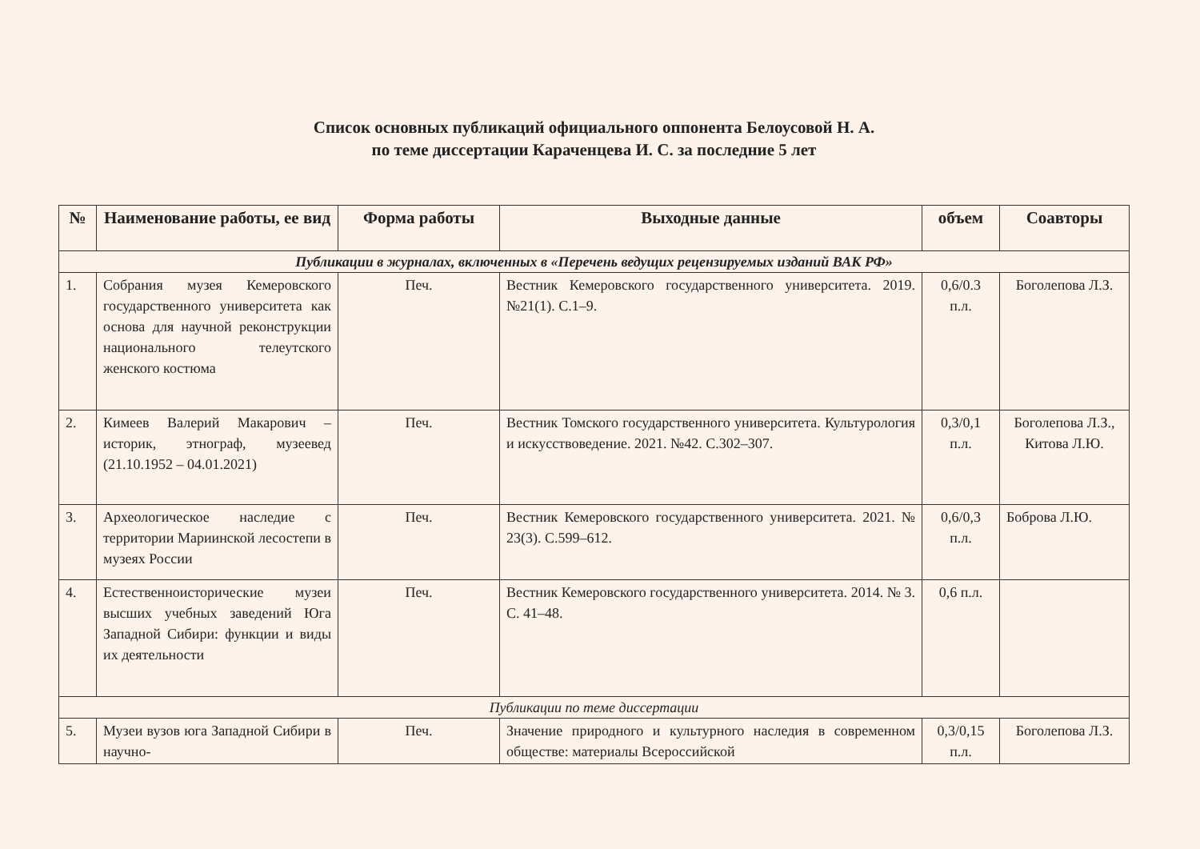Список основных публикаций официального оппонента Белоусовой Н. А.
по теме диссертации Караченцева И. С. за последние 5 лет
| № | Наименование работы, ее вид | Форма работы | Выходные данные | объем | Соавторы |
| --- | --- | --- | --- | --- | --- |
| Публикации в журналах, включенных в «Перечень ведущих рецензируемых изданий ВАК РФ» | | | | | |
| 1. | Собрания музея Кемеровского государственного университета как основа для научной реконструкции национального телеутского женского костюма | Печ. | Вестник Кемеровского государственного университета. 2019. №21(1). С.1–9. | 0,6/0.3 п.л. | Боголепова Л.З. |
| 2. | Кимеев Валерий Макарович – историк, этнограф, музеевед (21.10.1952 – 04.01.2021) | Печ. | Вестник Томского государственного университета. Культурология и искусствоведение. 2021. №42. С.302–307. | 0,3/0,1 п.л. | Боголепова Л.З., Китова Л.Ю. |
| 3. | Археологическое наследие с территории Мариинской лесостепи в музеях России | Печ. | Вестник Кемеровского государственного университета. 2021. № 23(3). С.599–612. | 0,6/0,3 п.л. | Боброва Л.Ю. |
| 4. | Естественноисторические музеи высших учебных заведений Юга Западной Сибири: функции и виды их деятельности | Печ. | Вестник Кемеровского государственного университета. 2014. № 3. С. 41–48. | 0,6 п.л. | |
| Публикации по теме диссертации | | | | | |
| 5. | Музеи вузов юга Западной Сибири в научно- | Печ. | Значение природного и культурного наследия в современном обществе: материалы Всероссийской | 0,3/0,15 п.л. | Боголепова Л.З. |